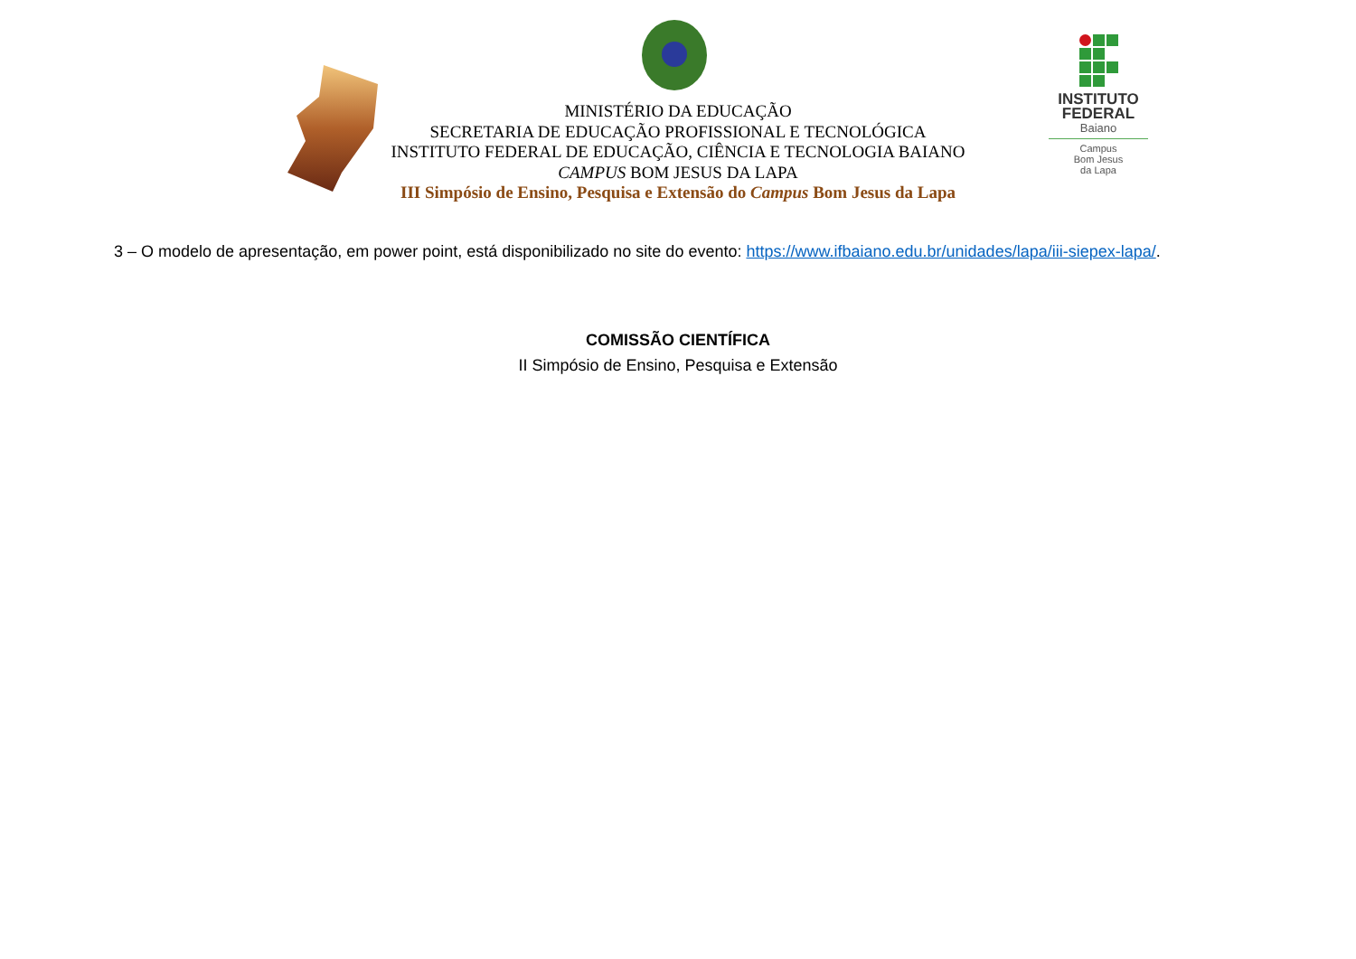MINISTÉRIO DA EDUCAÇÃO
SECRETARIA DE EDUCAÇÃO PROFISSIONAL E TECNOLÓGICA
INSTITUTO FEDERAL DE EDUCAÇÃO, CIÊNCIA E TECNOLOGIA BAIANO
CAMPUS BOM JESUS DA LAPA
III Simpósio de Ensino, Pesquisa e Extensão do Campus Bom Jesus da Lapa
INSTITUTO
FEDERAL
Baiano
Campus
Bom Jesus
da Lapa
3 – O modelo de apresentação, em power point, está disponibilizado no site do evento: https://www.ifbaiano.edu.br/unidades/lapa/iii-siepex-lapa/.
COMISSÃO CIENTÍFICA
II Simpósio de Ensino, Pesquisa e Extensão